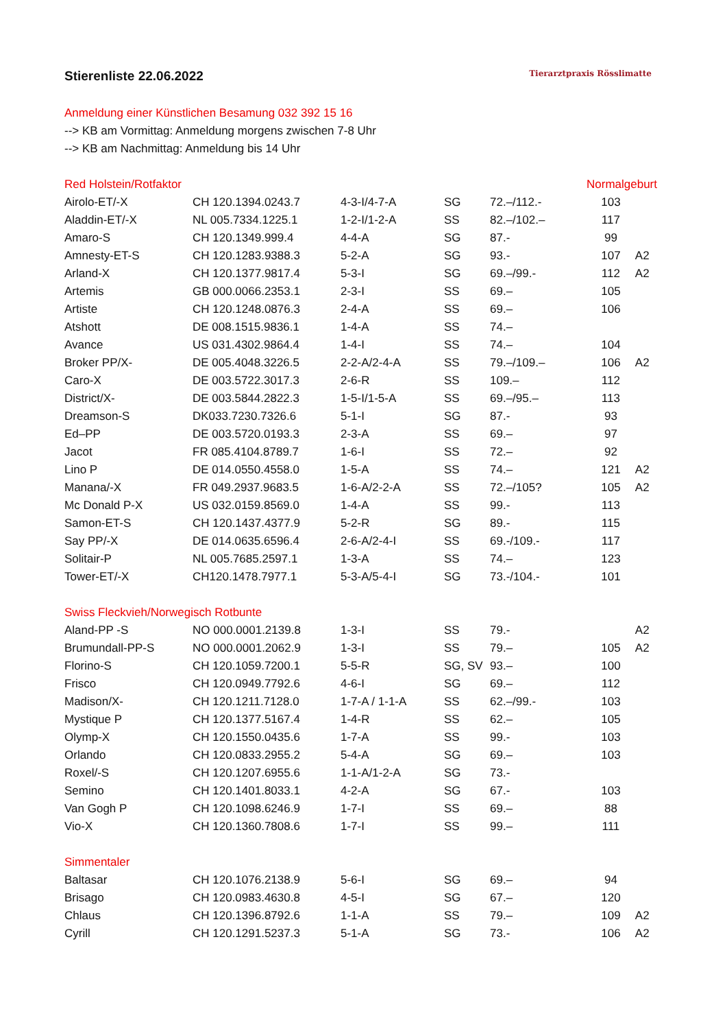Tierarztpraxis Rösslimatte
Stierenliste 22.06.2022
Anmeldung einer Künstlichen Besamung 032 392 15 16
--> KB am Vormittag: Anmeldung morgens zwischen 7-8 Uhr
--> KB am Nachmittag: Anmeldung bis 14 Uhr
| Red Holstein/Rotfaktor | | | | | Normalgeburt | |
| --- | --- | --- | --- | --- | --- | --- |
| Airolo-ET/-X | CH 120.1394.0243.7 | 4-3-I/4-7-A | SG | 72.–/112.- | 103 | |
| Aladdin-ET/-X | NL 005.7334.1225.1 | 1-2-I/1-2-A | SS | 82.–/102.– | 117 | |
| Amaro-S | CH 120.1349.999.4 | 4-4-A | SG | 87.- | 99 | |
| Amnesty-ET-S | CH 120.1283.9388.3 | 5-2-A | SG | 93.- | 107 | A2 |
| Arland-X | CH 120.1377.9817.4 | 5-3-I | SG | 69.–/99.- | 112 | A2 |
| Artemis | GB 000.0066.2353.1 | 2-3-I | SS | 69.– | 105 | |
| Artiste | CH 120.1248.0876.3 | 2-4-A | SS | 69.– | 106 | |
| Atshott | DE 008.1515.9836.1 | 1-4-A | SS | 74.– | | |
| Avance | US 031.4302.9864.4 | 1-4-I | SS | 74.– | 104 | |
| Broker PP/X- | DE 005.4048.3226.5 | 2-2-A/2-4-A | SS | 79.–/109.– | 106 | A2 |
| Caro-X | DE 003.5722.3017.3 | 2-6-R | SS | 109.– | 112 | |
| District/X- | DE 003.5844.2822.3 | 1-5-I/1-5-A | SS | 69.–/95.– | 113 | |
| Dreamson-S | DK033.7230.7326.6 | 5-1-I | SG | 87.- | 93 | |
| Ed–PP | DE 003.5720.0193.3 | 2-3-A | SS | 69.– | 97 | |
| Jacot | FR 085.4104.8789.7 | 1-6-I | SS | 72.– | 92 | |
| Lino P | DE 014.0550.4558.0 | 1-5-A | SS | 74.– | 121 | A2 |
| Manana/-X | FR 049.2937.9683.5 | 1-6-A/2-2-A | SS | 72.–/105? | 105 | A2 |
| Mc Donald P-X | US 032.0159.8569.0 | 1-4-A | SS | 99.- | 113 | |
| Samon-ET-S | CH 120.1437.4377.9 | 5-2-R | SG | 89.- | 115 | |
| Say PP/-X | DE 014.0635.6596.4 | 2-6-A/2-4-I | SS | 69.-/109.- | 117 | |
| Solitair-P | NL 005.7685.2597.1 | 1-3-A | SS | 74.– | 123 | |
| Tower-ET/-X | CH120.1478.7977.1 | 5-3-A/5-4-I | SG | 73.-/104.- | 101 | |
| Swiss Fleckvieh/Norwegisch Rotbunte | | | | | | |
| Aland-PP -S | NO 000.0001.2139.8 | 1-3-I | SS | 79.- | | A2 |
| Brumundall-PP-S | NO 000.0001.2062.9 | 1-3-I | SS | 79.– | 105 | A2 |
| Florino-S | CH 120.1059.7200.1 | 5-5-R | SG, SV | 93.– | 100 | |
| Frisco | CH 120.0949.7792.6 | 4-6-I | SG | 69.– | 112 | |
| Madison/X- | CH 120.1211.7128.0 | 1-7-A / 1-1-A | SS | 62.–/99.- | 103 | |
| Mystique P | CH 120.1377.5167.4 | 1-4-R | SS | 62.– | 105 | |
| Olymp-X | CH 120.1550.0435.6 | 1-7-A | SS | 99.- | 103 | |
| Orlando | CH 120.0833.2955.2 | 5-4-A | SG | 69.– | 103 | |
| Roxel/-S | CH 120.1207.6955.6 | 1-1-A/1-2-A | SG | 73.- | | |
| Semino | CH 120.1401.8033.1 | 4-2-A | SG | 67.- | 103 | |
| Van Gogh P | CH 120.1098.6246.9 | 1-7-I | SS | 69.– | 88 | |
| Vio-X | CH 120.1360.7808.6 | 1-7-I | SS | 99.– | 111 | |
| Simmentaler | | | | | | |
| Baltasar | CH 120.1076.2138.9 | 5-6-I | SG | 69.– | 94 | |
| Brisago | CH 120.0983.4630.8 | 4-5-I | SG | 67.– | 120 | |
| Chlaus | CH 120.1396.8792.6 | 1-1-A | SS | 79.– | 109 | A2 |
| Cyrill | CH 120.1291.5237.3 | 5-1-A | SG | 73.- | 106 | A2 |